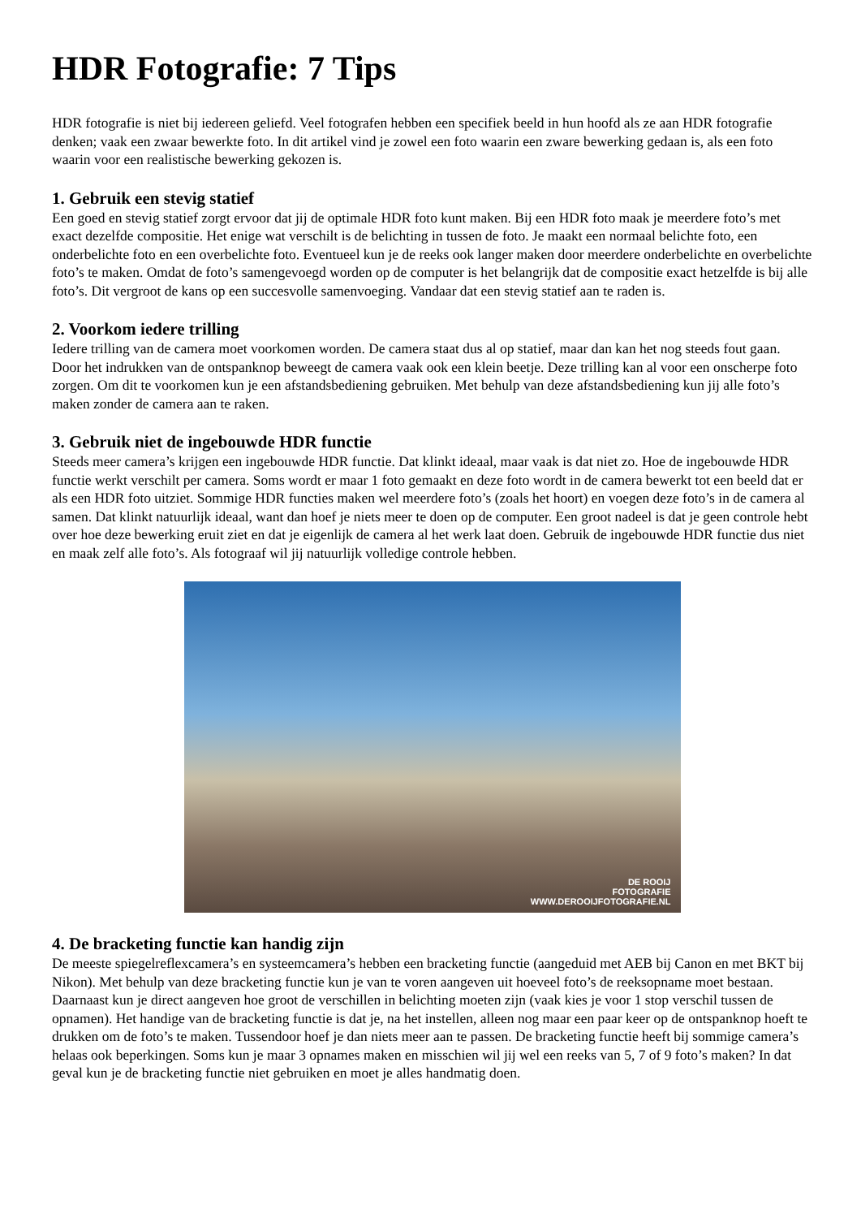HDR Fotografie: 7 Tips
HDR fotografie is niet bij iedereen geliefd. Veel fotografen hebben een specifiek beeld in hun hoofd als ze aan HDR fotografie denken; vaak een zwaar bewerkte foto. In dit artikel vind je zowel een foto waarin een zware bewerking gedaan is, als een foto waarin voor een realistische bewerking gekozen is.
1. Gebruik een stevig statief
Een goed en stevig statief zorgt ervoor dat jij de optimale HDR foto kunt maken. Bij een HDR foto maak je meerdere foto’s met exact dezelfde compositie. Het enige wat verschilt is de belichting in tussen de foto. Je maakt een normaal belichte foto, een onderbelichte foto en een overbelichte foto. Eventueel kun je de reeks ook langer maken door meerdere onderbelichte en overbelichte foto’s te maken. Omdat de foto’s samengevoegd worden op de computer is het belangrijk dat de compositie exact hetzelfde is bij alle foto’s. Dit vergroot de kans op een succesvolle samenvoeging. Vandaar dat een stevig statief aan te raden is.
2. Voorkom iedere trilling
Iedere trilling van de camera moet voorkomen worden. De camera staat dus al op statief, maar dan kan het nog steeds fout gaan. Door het indrukken van de ontspanknop beweegt de camera vaak ook een klein beetje. Deze trilling kan al voor een onscherpe foto zorgen. Om dit te voorkomen kun je een afstandsbediening gebruiken. Met behulp van deze afstandsbediening kun jij alle foto’s maken zonder de camera aan te raken.
3. Gebruik niet de ingebouwde HDR functie
Steeds meer camera’s krijgen een ingebouwde HDR functie. Dat klinkt ideaal, maar vaak is dat niet zo. Hoe de ingebouwde HDR functie werkt verschilt per camera. Soms wordt er maar 1 foto gemaakt en deze foto wordt in de camera bewerkt tot een beeld dat er als een HDR foto uitziet. Sommige HDR functies maken wel meerdere foto’s (zoals het hoort) en voegen deze foto’s in de camera al samen. Dat klinkt natuurlijk ideaal, want dan hoef je niets meer te doen op de computer. Een groot nadeel is dat je geen controle hebt over hoe deze bewerking eruit ziet en dat je eigenlijk de camera al het werk laat doen. Gebruik de ingebouwde HDR functie dus niet en maak zelf alle foto’s. Als fotograaf wil jij natuurlijk volledige controle hebben.
DE ROOIJ
FOTOGRAFIE
WWW.DEROOIJFOTOGRAFIE.NL
4. De bracketing functie kan handig zijn
De meeste spiegelreflexcamera’s en systeemcamera’s hebben een bracketing functie (aangeduid met AEB bij Canon en met BKT bij Nikon). Met behulp van deze bracketing functie kun je van te voren aangeven uit hoeveel foto’s de reeksopname moet bestaan. Daarnaast kun je direct aangeven hoe groot de verschillen in belichting moeten zijn (vaak kies je voor 1 stop verschil tussen de opnamen). Het handige van de bracketing functie is dat je, na het instellen, alleen nog maar een paar keer op de ontspanknop hoeft te drukken om de foto’s te maken. Tussendoor hoef je dan niets meer aan te passen. De bracketing functie heeft bij sommige camera’s helaas ook beperkingen. Soms kun je maar 3 opnames maken en misschien wil jij wel een reeks van 5, 7 of 9 foto’s maken? In dat geval kun je de bracketing functie niet gebruiken en moet je alles handmatig doen.